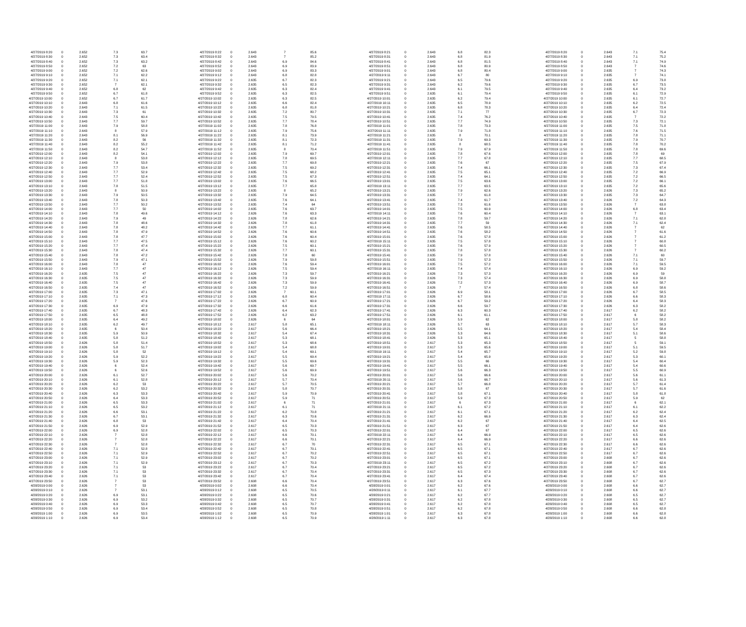| 4/27/2019 8:20 | 0 | 2.652 | 7.3 | 63.7 | 4/27/2019 8:22 | 0 | 2.643 | 7 | 85.6 | 4/27/2019 8:21 | 0 | 2.643 | 6.8 | 82.3 | 4/27/2019 8:20 | 0 | 2.643 | 7.1 | 75.4 |
| 4/27/2019 8:30 | 0 | 2.652 | 7.3 | 63.4 | 4/27/2019 8:32 | 0 | 2.643 | 7 | 85.2 | 4/27/2019 8:31 | 0 | 2.643 | 6.8 | 81.9 | 4/27/2019 8:30 | 0 | 2.643 | 7.1 | 75.2 |
| 4/27/2019 8:40 | 0 | 2.652 | 7.3 | 63.2 | 4/27/2019 8:42 | 0 | 2.643 | 6.9 | 84.6 | 4/27/2019 8:41 | 0 | 2.643 | 6.8 | 81.5 | 4/27/2019 8:40 | 0 | 2.643 | 7.1 | 74.9 |
| 4/27/2019 8:50 | 0 | 2.652 | 7.2 | 63 | 4/27/2019 8:52 | 0 | 2.643 | 6.9 | 83.9 | 4/27/2019 8:51 | 0 | 2.643 | 6.8 | 80.9 | 4/27/2019 8:50 | 0 | 2.643 | 7 | 74.6 |
| 4/27/2019 9:00 | 0 | 2.652 | 7.2 | 62.6 | 4/27/2019 9:02 | 0 | 2.643 | 6.9 | 83.3 | 4/27/2019 9:01 | 0 | 2.643 | 6.8 | 80.4 | 4/27/2019 9:00 | 0 | 2.635 | 7 | 74.3 |
| 4/27/2019 9:10 | 0 | 2.652 | 7.1 | 62.2 | 4/27/2019 9:12 | 0 | 2.643 | 6.8 | 82.8 | 4/27/2019 9:11 | 0 | 2.643 | 6.7 | 80 | 4/27/2019 9:10 | 0 | 2.635 | 7 | 74.1 |
| 4/27/2019 9:20 | 0 | 2.652 | 7.1 | 62.1 | 4/27/2019 9:22 | 0 | 2.635 | 6.7 | 82.3 | 4/27/2019 9:21 | 0 | 2.643 | 6.5 | 79.6 | 4/27/2019 9:20 | 0 | 2.635 | 6.9 | 73.8 |
| 4/27/2019 9:30 | 0 | 2.652 | 7 | 62.1 | 4/27/2019 9:32 | 0 | 2.635 | 6.5 | 82.3 | 4/27/2019 9:31 | 0 | 2.643 | 6.2 | 79.6 | 4/27/2019 9:30 | 0 | 2.635 | 6.7 | 73.5 |
| 4/27/2019 9:40 | 0 | 2.652 | 6.8 | 62 | 4/27/2019 9:42 | 0 | 2.635 | 6.3 | 82.4 | 4/27/2019 9:41 | 0 | 2.643 | 6.1 | 79.5 | 4/27/2019 9:40 | 0 | 2.635 | 6.4 | 73.2 |
| 4/27/2019 9:50 | 0 | 2.652 | 6.7 | 61.8 | 4/27/2019 9:52 | 0 | 2.635 | 6.3 | 82.5 | 4/27/2019 9:51 | 0 | 2.635 | 6.1 | 79.4 | 4/27/2019 9:50 | 0 | 2.635 | 6.1 | 72.9 |
| 4/27/2019 10:00 | 0 | 2.652 | 6.7 | 61.7 | 4/27/2019 10:02 | 0 | 2.635 | 6.3 | 82.5 | 4/27/2019 10:01 | 0 | 2.635 | 6.2 | 79.4 | 4/27/2019 10:00 | 0 | 2.635 | 6.1 | 72.7 |
| 4/27/2019 10:10 | 0 | 2.643 | 6.8 | 61.6 | 4/27/2019 10:12 | 0 | 2.635 | 6.6 | 82.4 | 4/27/2019 10:11 | 0 | 2.635 | 6.5 | 78.9 | 4/27/2019 10:10 | 0 | 2.635 | 6.2 | 72.5 |
| 4/27/2019 10:20 | 0 | 2.643 | 7.1 | 61.5 | 4/27/2019 10:22 | 0 | 2.635 | 6.8 | 81.8 | 4/27/2019 10:21 | 0 | 2.635 | 6.8 | 78.3 | 4/27/2019 10:20 | 0 | 2.635 | 6.4 | 72.4 |
| 4/27/2019 10:30 | 0 | 2.643 | 7.3 | 61 | 4/27/2019 10:32 | 0 | 2.635 | 7.2 | 80.7 | 4/27/2019 10:31 | 0 | 2.635 | 7.1 | 77 | 4/27/2019 10:30 | 0 | 2.635 | 6.7 | 72.3 |
| 4/27/2019 10:40 | 0 | 2.643 | 7.5 | 60.4 | 4/27/2019 10:42 | 0 | 2.635 | 7.5 | 79.5 | 4/27/2019 10:41 | 0 | 2.635 | 7.4 | 76.2 | 4/27/2019 10:40 | 0 | 2.635 | 7 | 72.2 |
| 4/27/2019 10:50 | 0 | 2.643 | 7.7 | 59.7 | 4/27/2019 10:52 | 0 | 2.635 | 7.7 | 78.4 | 4/27/2019 10:51 | 0 | 2.635 | 7.7 | 74.9 | 4/27/2019 10:50 | 0 | 2.635 | 7.3 | 72.1 |
| 4/27/2019 11:00 | 0 | 2.643 | 7.9 | 58.8 | 4/27/2019 11:02 | 0 | 2.635 | 7.8 | 76.8 | 4/27/2019 11:01 | 0 | 2.635 | 7.8 | 73.3 | 4/27/2019 11:00 | 0 | 2.635 | 7.5 | 71.8 |
| 4/27/2019 11:10 | 0 | 2.643 | 8 | 57.9 | 4/27/2019 11:12 | 0 | 2.635 | 7.9 | 75.6 | 4/27/2019 11:11 | 0 | 2.635 | 7.9 | 71.8 | 4/27/2019 11:10 | 0 | 2.635 | 7.6 | 71.5 |
| 4/27/2019 11:20 | 0 | 2.643 | 8.1 | 56.9 | 4/27/2019 11:22 | 0 | 2.635 | 8.1 | 73.9 | 4/27/2019 11:21 | 0 | 2.635 | 8 | 70.1 | 4/27/2019 11:20 | 0 | 2.635 | 7.8 | 71.1 |
| 4/27/2019 11:30 | 0 | 2.643 | 8.2 | 56 | 4/27/2019 11:32 | 0 | 2.635 | 8.1 | 72.3 | 4/27/2019 11:31 | 0 | 2.635 | 7.9 | 69.3 | 4/27/2019 11:30 | 0 | 2.635 | 7.9 | 70.7 |
| 4/27/2019 11:40 | 0 | 2.643 | 8.2 | 55.2 | 4/27/2019 11:42 | 0 | 2.635 | 8.1 | 71.2 | 4/27/2019 11:41 | 0 | 2.635 | 8 | 68.5 | 4/27/2019 11:40 | 0 | 2.635 | 7.8 | 70.2 |
| 4/27/2019 11:50 | 0 | 2.643 | 8.2 | 54.7 | 4/27/2019 11:52 | 0 | 2.635 | 8 | 70.4 | 4/27/2019 11:51 | 0 | 2.635 | 7.9 | 67.9 | 4/27/2019 11:50 | 0 | 2.635 | 7.8 | 69.6 |
| 4/27/2019 12:00 | 0 | 2.643 | 8.2 | 54.1 | 4/27/2019 12:02 | 0 | 2.635 | 7.9 | 69.7 | 4/27/2019 12:01 | 0 | 2.635 | 7.8 | 67.6 | 4/27/2019 12:00 | 0 | 2.635 | 7.8 | 69 |
| 4/27/2019 12:10 | 0 | 2.643 | 8 | 53.8 | 4/27/2019 12:12 | 0 | 2.635 | 7.8 | 69.5 | 4/27/2019 12:11 | 0 | 2.635 | 7.7 | 67.8 | 4/27/2019 12:10 | 0 | 2.635 | 7.7 | 68.5 |
| 4/27/2019 12:20 | 0 | 2.643 | 7.9 | 53.8 | 4/27/2019 12:22 | 0 | 2.635 | 7.7 | 69.8 | 4/27/2019 12:21 | 0 | 2.635 | 7.6 | 67 | 4/27/2019 12:20 | 0 | 2.635 | 7.5 | 67.9 |
| 4/27/2019 12:30 | 0 | 2.643 | 7.7 | 53.4 | 4/27/2019 12:32 | 0 | 2.635 | 7.5 | 69.2 | 4/27/2019 12:31 | 0 | 2.635 | 7.4 | 66.1 | 4/27/2019 12:30 | 0 | 2.635 | 7.3 | 67.4 |
| 4/27/2019 12:40 | 0 | 2.643 | 7.7 | 52.9 | 4/27/2019 12:42 | 0 | 2.635 | 7.5 | 68.2 | 4/27/2019 12:41 | 0 | 2.635 | 7.5 | 65.1 | 4/27/2019 12:40 | 0 | 2.635 | 7.2 | 66.9 |
| 4/27/2019 12:50 | 0 | 2.643 | 7.7 | 52.4 | 4/27/2019 12:52 | 0 | 2.635 | 7.5 | 67.3 | 4/27/2019 12:51 | 0 | 2.635 | 7.4 | 64.1 | 4/27/2019 12:50 | 0 | 2.635 | 7.2 | 66.5 |
| 4/27/2019 13:00 | 0 | 2.643 | 7.7 | 51.8 | 4/27/2019 13:02 | 0 | 2.635 | 7.6 | 66.5 | 4/27/2019 13:01 | 0 | 2.635 | 7.5 | 63.6 | 4/27/2019 13:00 | 0 | 2.635 | 7.2 | 66.1 |
| 4/27/2019 13:10 | 0 | 2.643 | 7.8 | 51.5 | 4/27/2019 13:12 | 0 | 2.635 | 7.7 | 65.8 | 4/27/2019 13:11 | 0 | 2.635 | 7.7 | 63.5 | 4/27/2019 13:10 | 0 | 2.635 | 7.2 | 65.6 |
| 4/27/2019 13:20 | 0 | 2.643 | 8 | 50.9 | 4/27/2019 13:22 | 0 | 2.635 | 8 | 65.2 | 4/27/2019 13:21 | 0 | 2.635 | 7.9 | 62.6 | 4/27/2019 13:20 | 0 | 2.626 | 7.3 | 65.2 |
| 4/27/2019 13:30 | 0 | 2.643 | 7.9 | 50.5 | 4/27/2019 13:32 | 0 | 2.635 | 7.9 | 64.5 | 4/27/2019 13:31 | 0 | 2.635 | 7.7 | 61.8 | 4/27/2019 13:30 | 0 | 2.635 | 7.3 | 64.7 |
| 4/27/2019 13:40 | 0 | 2.643 | 7.8 | 50.3 | 4/27/2019 13:42 | 0 | 2.635 | 7.6 | 64.1 | 4/27/2019 13:41 | 0 | 2.635 | 7.4 | 61.7 | 4/27/2019 13:40 | 0 | 2.626 | 7.2 | 64.3 |
| 4/27/2019 13:50 | 0 | 2.643 | 7.7 | 50.2 | 4/27/2019 13:52 | 0 | 2.635 | 7.4 | 64 | 4/27/2019 13:51 | 0 | 2.635 | 7.3 | 61.6 | 4/27/2019 13:50 | 0 | 2.626 | 7 | 63.8 |
| 4/27/2019 14:00 | 0 | 2.643 | 7.7 | 50 | 4/27/2019 14:02 | 0 | 2.635 | 7.6 | 63.7 | 4/27/2019 14:01 | 0 | 2.635 | 7.5 | 60.9 | 4/27/2019 14:00 | 0 | 2.626 | 6.8 | 63.4 |
| 4/27/2019 14:10 | 0 | 2.643 | 7.8 | 49.6 | 4/27/2019 14:12 | 0 | 2.626 | 7.6 | 63.3 | 4/27/2019 14:11 | 0 | 2.635 | 7.6 | 60.4 | 4/27/2019 14:10 | 0 | 2.626 | 7 | 63.1 |
| 4/27/2019 14:20 | 0 | 2.643 | 7.9 | 49 | 4/27/2019 14:22 | 0 | 2.626 | 7.8 | 62.6 | 4/27/2019 14:21 | 0 | 2.635 | 7.8 | 59.7 | 4/27/2019 14:20 | 0 | 2.626 | 7.1 | 62.8 |
| 4/27/2019 14:30 | 0 | 2.643 | 7.8 | 48.6 | 4/27/2019 14:32 | 0 | 2.626 | 7.8 | 61.8 | 4/27/2019 14:31 | 0 | 2.635 | 7.7 | 59 | 4/27/2019 14:30 | 0 | 2.626 | 7.1 | 62.4 |
| 4/27/2019 14:40 | 0 | 2.643 | 7.8 | 48.2 | 4/27/2019 14:42 | 0 | 2.626 | 7.7 | 61.1 | 4/27/2019 14:41 | 0 | 2.635 | 7.6 | 58.5 | 4/27/2019 14:40 | 0 | 2.626 | 7 | 62 |
| 4/27/2019 14:50 | 0 | 2.643 | 7.8 | 47.9 | 4/27/2019 14:52 | 0 | 2.626 | 7.6 | 60.6 | 4/27/2019 14:51 | 0 | 2.635 | 7.6 | 58.2 | 4/27/2019 14:50 | 0 | 2.626 | 7 | 61.6 |
| 4/27/2019 15:00 | 0 | 2.643 | 7.8 | 47.7 | 4/27/2019 15:02 | 0 | 2.626 | 7.6 | 60.4 | 4/27/2019 15:01 | 0 | 2.635 | 7.6 | 57.8 | 4/27/2019 15:00 | 0 | 2.626 | 7 | 61.2 |
| 4/27/2019 15:10 | 0 | 2.643 | 7.7 | 47.5 | 4/27/2019 15:12 | 0 | 2.626 | 7.6 | 60.2 | 4/27/2019 15:11 | 0 | 2.635 | 7.5 | 57.8 | 4/27/2019 15:10 | 0 | 2.626 | 7 | 60.8 |
| 4/27/2019 15:20 | 0 | 2.643 | 7.7 | 47.4 | 4/27/2019 15:22 | 0 | 2.626 | 7.5 | 60.1 | 4/27/2019 15:21 | 0 | 2.635 | 7.6 | 57.9 | 4/27/2019 15:20 | 0 | 2.626 | 7 | 60.5 |
| 4/27/2019 15:30 | 0 | 2.643 | 7.8 | 47.4 | 4/27/2019 15:32 | 0 | 2.626 | 7.7 | 60.1 | 4/27/2019 15:31 | 0 | 2.635 | 7.8 | 57.8 | 4/27/2019 15:30 | 0 | 2.626 | 7 | 60.2 |
| 4/27/2019 15:40 | 0 | 2.643 | 7.8 | 47.2 | 4/27/2019 15:42 | 0 | 2.626 | 7.8 | 60 | 4/27/2019 15:41 | 0 | 2.635 | 7.9 | 57.8 | 4/27/2019 15:40 | 0 | 2.626 | 7.1 | 60 |
| 4/27/2019 15:50 | 0 | 2.643 | 7.9 | 47.1 | 4/27/2019 15:52 | 0 | 2.626 | 7.9 | 59.8 | 4/27/2019 15:51 | 0 | 2.635 | 7.9 | 57.3 | 4/27/2019 15:50 | 0 | 2.626 | 7.1 | 59.7 |
| 4/27/2019 16:00 | 0 | 2.643 | 7.8 | 47 | 4/27/2019 16:02 | 0 | 2.626 | 7.6 | 59.4 | 4/27/2019 16:01 | 0 | 2.635 | 7.5 | 57.2 | 4/27/2019 16:00 | 0 | 2.626 | 7.1 | 59.5 |
| 4/27/2019 16:10 | 0 | 2.643 | 7.7 | 47 | 4/27/2019 16:12 | 0 | 2.626 | 7.5 | 59.4 | 4/27/2019 16:11 | 0 | 2.635 | 7.4 | 57.4 | 4/27/2019 16:10 | 0 | 2.626 | 6.9 | 59.2 |
| 4/27/2019 16:20 | 0 | 2.635 | 7.5 | 47 | 4/27/2019 16:22 | 0 | 2.626 | 7.3 | 59.7 | 4/27/2019 16:21 | 0 | 2.626 | 7.3 | 57.3 | 4/27/2019 16:20 | 0 | 2.626 | 6.9 | 59 |
| 4/27/2019 16:30 | 0 | 2.635 | 7.5 | 47 | 4/27/2019 16:32 | 0 | 2.626 | 7.3 | 59.9 | 4/27/2019 16:31 | 0 | 2.626 | 7.3 | 57.4 | 4/27/2019 16:30 | 0 | 2.626 | 6.9 | 58.8 |
| 4/27/2019 16:40 | 0 | 2.635 | 7.5 | 47 | 4/27/2019 16:42 | 0 | 2.626 | 7.3 | 59.9 | 4/27/2019 16:41 | 0 | 2.626 | 7.2 | 57.3 | 4/27/2019 16:40 | 0 | 2.626 | 6.9 | 58.7 |
| 4/27/2019 16:50 | 0 | 2.635 | 7.4 | 47 | 4/27/2019 16:52 | 0 | 2.626 | 7.2 | 59.9 | 4/27/2019 16:51 | 0 | 2.626 | 7 | 57.4 | 4/27/2019 16:50 | 0 | 2.626 | 6.8 | 58.6 |
| 4/27/2019 17:00 | 0 | 2.635 | 7.3 | 47.1 | 4/27/2019 17:02 | 0 | 2.626 | 7 | 60.1 | 4/27/2019 17:01 | 0 | 2.626 | 6.9 | 58.1 | 4/27/2019 17:00 | 0 | 2.626 | 6.7 | 58.5 |
| 4/27/2019 17:10 | 0 | 2.635 | 7.1 | 47.3 | 4/27/2019 17:12 | 0 | 2.626 | 6.8 | 60.4 | 4/27/2019 17:11 | 0 | 2.626 | 6.7 | 58.6 | 4/27/2019 17:10 | 0 | 2.626 | 6.6 | 58.3 |
| 4/27/2019 17:20 | 0 | 2.635 | 7 | 47.6 | 4/27/2019 17:22 | 0 | 2.626 | 6.7 | 60.9 | 4/27/2019 17:21 | 0 | 2.626 | 6.7 | 59.2 | 4/27/2019 17:20 | 0 | 2.626 | 6.4 | 58.3 |
| 4/27/2019 17:30 | 0 | 2.635 | 6.9 | 47.9 | 4/27/2019 17:32 | 0 | 2.626 | 6.6 | 61.6 | 4/27/2019 17:31 | 0 | 2.626 | 6.6 | 59.7 | 4/27/2019 17:30 | 0 | 2.626 | 6.3 | 58.2 |
| 4/27/2019 17:40 | 0 | 2.635 | 6.7 | 48.3 | 4/27/2019 17:42 | 0 | 2.626 | 6.4 | 62.3 | 4/27/2019 17:41 | 0 | 2.626 | 6.3 | 60.3 | 4/27/2019 17:40 | 0 | 2.617 | 6.2 | 58.2 |
| 4/27/2019 17:50 | 0 | 2.635 | 6.5 | 48.8 | 4/27/2019 17:52 | 0 | 2.626 | 6.2 | 63.2 | 4/27/2019 17:51 | 0 | 2.626 | 6.1 | 61.1 | 4/27/2019 17:50 | 0 | 2.617 | 6 | 58.2 |
| 4/27/2019 18:00 | 0 | 2.635 | 6.4 | 49.2 | 4/27/2019 18:02 | 0 | 2.626 | 6 | 64 | 4/27/2019 18:01 | 0 | 2.626 | 5.9 | 62 | 4/27/2019 18:00 | 0 | 2.617 | 5.8 | 58.2 |
| 4/27/2019 18:10 | 0 | 2.635 | 6.2 | 49.7 | 4/27/2019 18:12 | 0 | 2.617 | 5.8 | 65.1 | 4/27/2019 18:11 | 0 | 2.626 | 5.7 | 63 | 4/27/2019 18:10 | 0 | 2.617 | 5.7 | 58.3 |
| 4/27/2019 18:20 | 0 | 2.635 | 6 | 50.4 | 4/27/2019 18:22 | 0 | 2.617 | 5.6 | 66.4 | 4/27/2019 18:21 | 0 | 2.626 | 5.5 | 64.1 | 4/27/2019 18:20 | 0 | 2.617 | 5.4 | 58.4 |
| 4/27/2019 18:30 | 0 | 2.635 | 5.9 | 50.9 | 4/27/2019 18:32 | 0 | 2.617 | 5.4 | 67.4 | 4/27/2019 18:31 | 0 | 2.626 | 5.3 | 64.6 | 4/27/2019 18:30 | 0 | 2.617 | 5.1 | 58.6 |
| 4/27/2019 18:40 | 0 | 2.635 | 5.8 | 51.2 | 4/27/2019 18:42 | 0 | 2.617 | 5.3 | 68.1 | 4/27/2019 18:41 | 0 | 2.626 | 5.3 | 65.1 | 4/27/2019 18:40 | 0 | 2.617 | 5 | 58.8 |
| 4/27/2019 18:50 | 0 | 2.626 | 5.8 | 51.4 | 4/27/2019 18:52 | 0 | 2.617 | 5.3 | 68.6 | 4/27/2019 18:51 | 0 | 2.617 | 5.3 | 65.3 | 4/27/2019 18:50 | 0 | 2.617 | 5 | 59.1 |
| 4/27/2019 19:00 | 0 | 2.626 | 5.8 | 51.7 | 4/27/2019 19:02 | 0 | 2.617 | 5.4 | 68.8 | 4/27/2019 19:01 | 0 | 2.617 | 5.3 | 65.6 | 4/27/2019 19:00 | 0 | 2.617 | 5.1 | 59.5 |
| 4/27/2019 19:10 | 0 | 2.626 | 5.8 | 52 | 4/27/2019 19:12 | 0 | 2.617 | 5.4 | 69.1 | 4/27/2019 19:11 | 0 | 2.617 | 5.4 | 65.7 | 4/27/2019 19:10 | 0 | 2.617 | 5.2 | 59.8 |
| 4/27/2019 19:20 | 0 | 2.626 | 5.9 | 52.2 | 4/27/2019 19:22 | 0 | 2.617 | 5.5 | 69.4 | 4/27/2019 19:21 | 0 | 2.617 | 5.4 | 65.9 | 4/27/2019 19:20 | 0 | 2.617 | 5.3 | 60.1 |
| 4/27/2019 19:30 | 0 | 2.626 | 5.9 | 52.3 | 4/27/2019 19:32 | 0 | 2.617 | 5.5 | 69.6 | 4/27/2019 19:31 | 0 | 2.617 | 5.5 | 66 | 4/27/2019 19:30 | 0 | 2.617 | 5.4 | 60.4 |
| 4/27/2019 19:40 | 0 | 2.626 | 6 | 52.4 | 4/27/2019 19:42 | 0 | 2.617 | 5.6 | 69.7 | 4/27/2019 19:41 | 0 | 2.617 | 5.5 | 66.1 | 4/27/2019 19:40 | 0 | 2.617 | 5.4 | 60.6 |
| 4/27/2019 19:50 | 0 | 2.626 | 6 | 52.6 | 4/27/2019 19:52 | 0 | 2.617 | 5.6 | 69.9 | 4/27/2019 19:51 | 0 | 2.617 | 5.6 | 66.3 | 4/27/2019 19:50 | 0 | 2.617 | 5.5 | 60.9 |
| 4/27/2019 20:00 | 0 | 2.626 | 6.1 | 52.7 | 4/27/2019 20:02 | 0 | 2.617 | 5.6 | 70.2 | 4/27/2019 20:01 | 0 | 2.617 | 5.6 | 66.6 | 4/27/2019 20:00 | 0 | 2.617 | 5.6 | 61.1 |
| 4/27/2019 20:10 | 0 | 2.626 | 6.1 | 52.8 | 4/27/2019 20:12 | 0 | 2.617 | 5.7 | 70.4 | 4/27/2019 20:11 | 0 | 2.617 | 5.6 | 66.7 | 4/27/2019 20:10 | 0 | 2.617 | 5.6 | 61.3 |
| 4/27/2019 20:20 | 0 | 2.626 | 6.2 | 53 | 4/27/2019 20:22 | 0 | 2.617 | 5.7 | 70.5 | 4/27/2019 20:21 | 0 | 2.617 | 5.7 | 66.8 | 4/27/2019 20:20 | 0 | 2.617 | 5.7 | 61.4 |
| 4/27/2019 20:30 | 0 | 2.626 | 6.2 | 53.2 | 4/27/2019 20:32 | 0 | 2.617 | 5.8 | 70.7 | 4/27/2019 20:31 | 0 | 2.617 | 5.8 | 67 | 4/27/2019 20:30 | 0 | 2.617 | 5.7 | 61.6 |
| 4/27/2019 20:40 | 0 | 2.626 | 6.3 | 53.3 | 4/27/2019 20:42 | 0 | 2.617 | 5.9 | 70.9 | 4/27/2019 20:41 | 0 | 2.617 | 5.8 | 67.1 | 4/27/2019 20:40 | 0 | 2.617 | 5.8 | 61.8 |
| 4/27/2019 20:50 | 0 | 2.626 | 6.4 | 53.3 | 4/27/2019 20:52 | 0 | 2.617 | 5.9 | 71 | 4/27/2019 20:51 | 0 | 2.617 | 5.9 | 67.3 | 4/27/2019 20:50 | 0 | 2.617 | 5.9 | 62 |
| 4/27/2019 21:00 | 0 | 2.626 | 6.5 | 53.3 | 4/27/2019 21:02 | 0 | 2.617 | 6 | 71 | 4/27/2019 21:01 | 0 | 2.617 | 6 | 67.3 | 4/27/2019 21:00 | 0 | 2.617 | 6 | 62.1 |
| 4/27/2019 21:10 | 0 | 2.626 | 6.5 | 53.2 | 4/27/2019 21:12 | 0 | 2.617 | 6.1 | 71 | 4/27/2019 21:11 | 0 | 2.617 | 6.1 | 67.2 | 4/27/2019 21:10 | 0 | 2.617 | 6.1 | 62.2 |
| 4/27/2019 21:20 | 0 | 2.626 | 6.6 | 53.1 | 4/27/2019 21:22 | 0 | 2.617 | 6.2 | 70.8 | 4/27/2019 21:21 | 0 | 2.617 | 6.1 | 67.1 | 4/27/2019 21:20 | 0 | 2.617 | 6.2 | 62.4 |
| 4/27/2019 21:30 | 0 | 2.626 | 6.7 | 53.1 | 4/27/2019 21:32 | 0 | 2.617 | 6.3 | 70.6 | 4/27/2019 21:31 | 0 | 2.617 | 6.2 | 66.9 | 4/27/2019 21:30 | 0 | 2.617 | 6.3 | 62.4 |
| 4/27/2019 21:40 | 0 | 2.626 | 6.8 | 53 | 4/27/2019 21:42 | 0 | 2.617 | 6.4 | 70.4 | 4/27/2019 21:41 | 0 | 2.617 | 6.2 | 67 | 4/27/2019 21:40 | 0 | 2.617 | 6.4 | 62.5 |
| 4/27/2019 21:50 | 0 | 2.626 | 6.9 | 52.9 | 4/27/2019 21:52 | 0 | 2.617 | 6.5 | 70.3 | 4/27/2019 21:51 | 0 | 2.617 | 6.3 | 67 | 4/27/2019 21:50 | 0 | 2.617 | 6.4 | 62.6 |
| 4/27/2019 22:00 | 0 | 2.626 | 6.9 | 52.8 | 4/27/2019 22:02 | 0 | 2.617 | 6.5 | 70.3 | 4/27/2019 22:01 | 0 | 2.617 | 6.4 | 67 | 4/27/2019 22:00 | 0 | 2.617 | 6.5 | 62.6 |
| 4/27/2019 22:10 | 0 | 2.626 | 7 | 52.8 | 4/27/2019 22:12 | 0 | 2.617 | 6.6 | 70.1 | 4/27/2019 22:11 | 0 | 2.617 | 6.4 | 66.9 | 4/27/2019 22:10 | 0 | 2.617 | 6.5 | 62.6 |
| 4/27/2019 22:20 | 0 | 2.626 | 7 | 52.8 | 4/27/2019 22:22 | 0 | 2.617 | 6.6 | 70.1 | 4/27/2019 22:21 | 0 | 2.617 | 6.4 | 66.9 | 4/27/2019 22:20 | 0 | 2.617 | 6.6 | 62.6 |
| 4/27/2019 22:30 | 0 | 2.626 | 7 | 52.8 | 4/27/2019 22:32 | 0 | 2.617 | 6.7 | 70 | 4/27/2019 22:31 | 0 | 2.617 | 6.5 | 67.1 | 4/27/2019 22:30 | 0 | 2.617 | 6.6 | 62.6 |
| 4/27/2019 22:40 | 0 | 2.626 | 7.1 | 52.8 | 4/27/2019 22:42 | 0 | 2.617 | 6.7 | 70.1 | 4/27/2019 22:41 | 0 | 2.617 | 6.5 | 67.1 | 4/27/2019 22:40 | 0 | 2.617 | 6.7 | 62.6 |
| 4/27/2019 22:50 | 0 | 2.626 | 7.1 | 52.9 | 4/27/2019 22:52 | 0 | 2.617 | 6.7 | 70.2 | 4/27/2019 22:51 | 0 | 2.617 | 6.5 | 67.1 | 4/27/2019 22:50 | 0 | 2.617 | 6.7 | 62.6 |
| 4/27/2019 23:00 | 0 | 2.626 | 7.1 | 52.9 | 4/27/2019 23:02 | 0 | 2.617 | 6.7 | 70.2 | 4/27/2019 23:01 | 0 | 2.617 | 6.5 | 67.1 | 4/27/2019 23:00 | 0 | 2.608 | 6.7 | 62.6 |
| 4/27/2019 23:10 | 0 | 2.626 | 7.1 | 52.9 | 4/27/2019 23:12 | 0 | 2.617 | 6.7 | 70.3 | 4/27/2019 23:11 | 0 | 2.617 | 6.5 | 67.2 | 4/27/2019 23:10 | 0 | 2.608 | 6.7 | 62.6 |
| 4/27/2019 23:20 | 0 | 2.626 | 7.1 | 53 | 4/27/2019 23:22 | 0 | 2.617 | 6.7 | 70.4 | 4/27/2019 23:21 | 0 | 2.617 | 6.5 | 67.2 | 4/27/2019 23:20 | 0 | 2.608 | 6.7 | 62.6 |
| 4/27/2019 23:30 | 0 | 2.626 | 7.1 | 53 | 4/27/2019 23:32 | 0 | 2.617 | 6.7 | 70.4 | 4/27/2019 23:31 | 0 | 2.617 | 6.5 | 67.3 | 4/27/2019 23:30 | 0 | 2.608 | 6.7 | 62.6 |
| 4/27/2019 23:40 | 0 | 2.626 | 7.1 | 53 | 4/27/2019 23:42 | 0 | 2.617 | 6.7 | 70.4 | 4/27/2019 23:41 | 0 | 2.617 | 6.4 | 67.4 | 4/27/2019 23:40 | 0 | 2.608 | 6.7 | 62.6 |
| 4/27/2019 23:50 | 0 | 2.626 | 7 | 53 | 4/27/2019 23:52 | 0 | 2.608 | 6.6 | 70.4 | 4/27/2019 23:51 | 0 | 2.617 | 6.3 | 67.6 | 4/27/2019 23:50 | 0 | 2.608 | 6.7 | 62.7 |
| 4/28/2019 0:00 | 0 | 2.626 | 7 | 53 | 4/28/2019 0:02 | 0 | 2.608 | 6.6 | 70.4 | 4/28/2019 0:01 | 0 | 2.617 | 6.2 | 67.6 | 4/28/2019 0:00 | 0 | 2.608 | 6.6 | 62.7 |
| 4/28/2019 0:10 | 0 | 2.626 | 7 | 53.1 | 4/28/2019 0:12 | 0 | 2.608 | 6.5 | 70.5 | 4/28/2019 0:11 | 0 | 2.617 | 6.1 | 67.7 | 4/28/2019 0:10 | 0 | 2.608 | 6.6 | 62.7 |
| 4/28/2019 0:20 | 0 | 2.626 | 6.9 | 53.1 | 4/28/2019 0:22 | 0 | 2.608 | 6.5 | 70.6 | 4/28/2019 0:21 | 0 | 2.617 | 6.2 | 67.7 | 4/28/2019 0:20 | 0 | 2.608 | 6.5 | 62.7 |
| 4/28/2019 0:30 | 0 | 2.626 | 6.9 | 53.2 | 4/28/2019 0:32 | 0 | 2.608 | 6.5 | 70.7 | 4/28/2019 0:31 | 0 | 2.617 | 6.2 | 67.8 | 4/28/2019 0:30 | 0 | 2.608 | 6.5 | 62.7 |
| 4/28/2019 0:40 | 0 | 2.626 | 6.9 | 53.3 | 4/28/2019 0:42 | 0 | 2.608 | 6.5 | 70.7 | 4/28/2019 0:41 | 0 | 2.617 | 6.2 | 67.8 | 4/28/2019 0:40 | 0 | 2.608 | 6.5 | 62.7 |
| 4/28/2019 0:50 | 0 | 2.626 | 6.9 | 53.4 | 4/28/2019 0:52 | 0 | 2.608 | 6.5 | 70.8 | 4/28/2019 0:51 | 0 | 2.617 | 6.2 | 67.8 | 4/28/2019 0:50 | 0 | 2.608 | 6.6 | 62.8 |
| 4/28/2019 1:00 | 0 | 2.626 | 6.9 | 53.5 | 4/28/2019 1:02 | 0 | 2.608 | 6.5 | 70.9 | 4/28/2019 1:01 | 0 | 2.617 | 6.3 | 67.8 | 4/28/2019 1:00 | 0 | 2.608 | 6.6 | 62.8 |
| 4/28/2019 1:10 | 0 | 2.626 | 6.9 | 53.4 | 4/28/2019 1:12 | 0 | 2.608 | 6.5 | 70.9 | 4/28/2019 1:11 | 0 | 2.617 | 6.3 | 67.8 | 4/28/2019 1:10 | 0 | 2.608 | 6.6 | 62.8 |